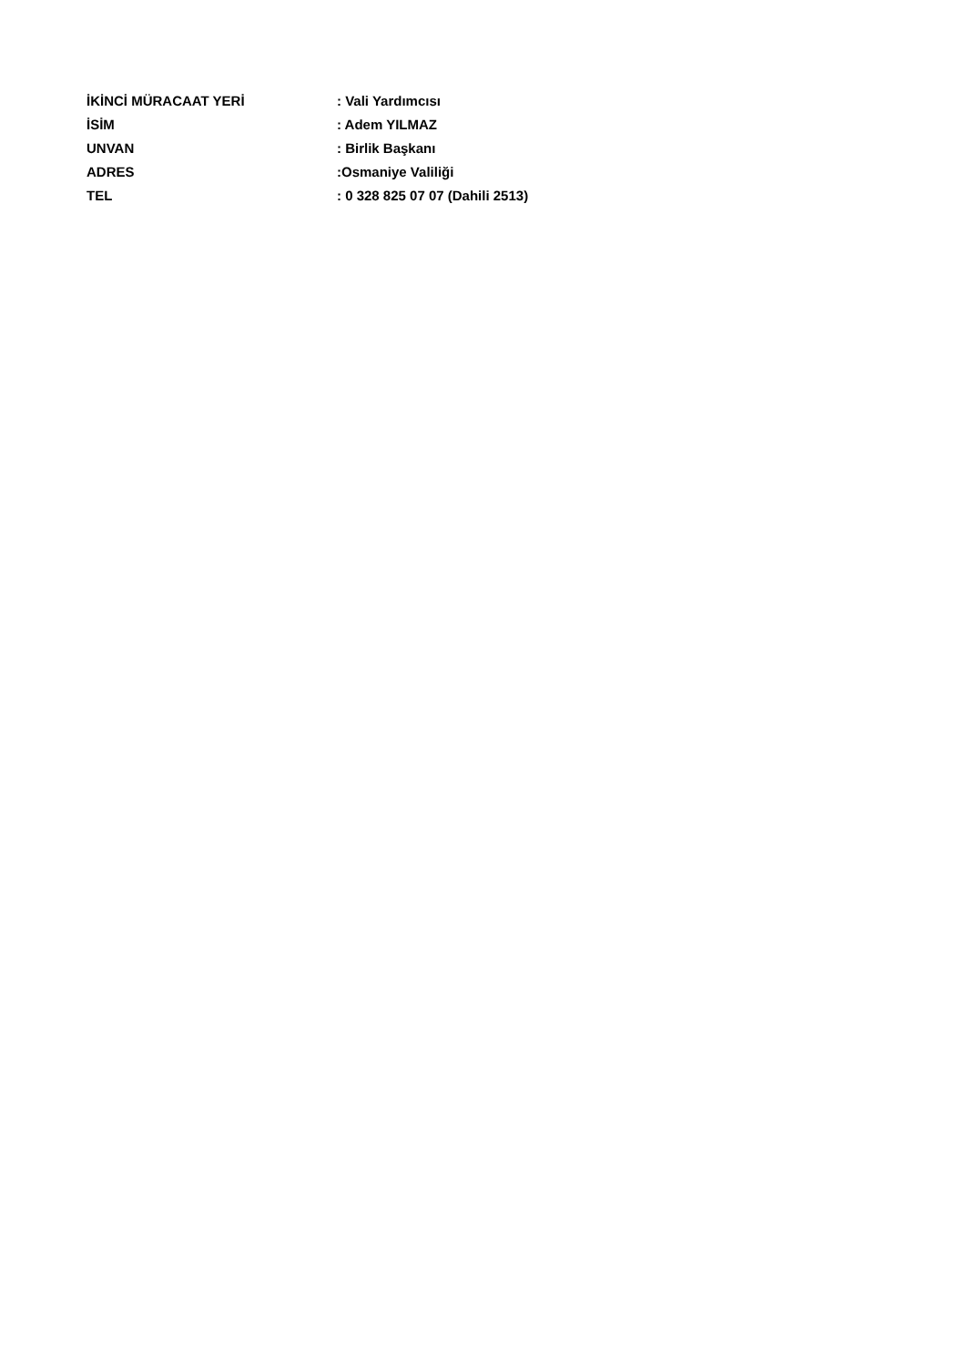İKİNCİ MÜRACAAT YERİ : Vali Yardımcısı
İSİM : Adem YILMAZ
UNVAN : Birlik Başkanı
ADRES :Osmaniye Valiliği
TEL : 0 328 825 07 07 (Dahili 2513)